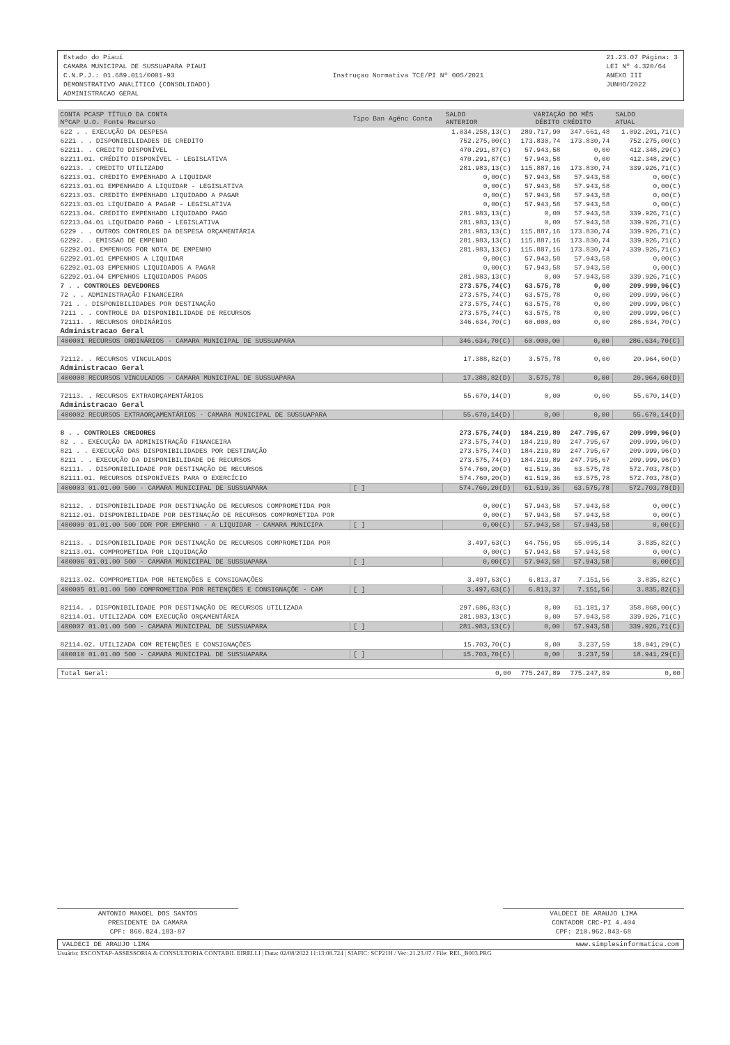Estado do Piauí
CAMARA MUNICIPAL DE SUSSUAPARA PIAUI
C.N.P.J.: 01.689.011/0001-93
DEMONSTRATIVO ANALÍTICO (CONSOLIDADO)
ADMINISTRACAO GERAL
Instruçao Normativa TCE/PI Nº 005/2021
21.23.07 Página: 3
LEI Nº 4.320/64
ANEXO III
JUNHO/2022
| CONTA PCASP TÍTULO DA CONTA NºCAP U.O. Fonte Recurso | Tipo Ban Agênc Conta | SALDO ANTERIOR | VARIAÇÃO DO MÊS DÉBITO CRÉDITO | | SALDO ATUAL |
| --- | --- | --- | --- | --- | --- |
| 622 . . EXECUÇÃO DA DESPESA | | 1.034.258,13(C) | 289.717,90 | 347.661,48 | 1.092.201,71(C) |
| 6221 . . DISPONIBILIDADES DE CREDITO | | 752.275,00(C) | 173.830,74 | 173.830,74 | 752.275,00(C) |
| 62211. . CREDITO DISPONÍVEL | | 470.291,87(C) | 57.943,58 | 0,00 | 412.348,29(C) |
| 62211.01. CRÉDITO DISPONÍVEL - LEGISLATIVA | | 470.291,87(C) | 57.943,58 | 0,00 | 412.348,29(C) |
| 62213. . CREDITO UTILIZADO | | 281.983,13(C) | 115.887,16 | 173.830,74 | 339.926,71(C) |
| 62213.01. CREDITO EMPENHADO A LIQUIDAR | | 0,00(C) | 57.943,58 | 57.943,58 | 0,00(C) |
| 62213.01.01 EMPENHADO A LIQUIDAR - LEGISLATIVA | | 0,00(C) | 57.943,58 | 57.943,58 | 0,00(C) |
| 62213.03. CREDITO EMPENHADO LIQUIDADO A PAGAR | | 0,00(C) | 57.943,58 | 57.943,58 | 0,00(C) |
| 62213.03.01 LIQUIDADO A PAGAR - LEGISLATIVA | | 0,00(C) | 57.943,58 | 57.943,58 | 0,00(C) |
| 62213.04. CREDITO EMPENHADO LIQUIDADO PAGO | | 281.983,13(C) | 0,00 | 57.943,58 | 339.926,71(C) |
| 62213.04.01 LIQUIDADO PAGO - LEGISLATIVA | | 281.983,13(C) | 0,00 | 57.943,58 | 339.926,71(C) |
| 6229 . . OUTROS CONTROLES DA DESPESA ORÇAMENTÁRIA | | 281.983,13(C) | 115.887,16 | 173.830,74 | 339.926,71(C) |
| 62292. . EMISSAO DE EMPENHO | | 281.983,13(C) | 115.887,16 | 173.830,74 | 339.926,71(C) |
| 62292.01. EMPENHOS POR NOTA DE EMPENHO | | 281.983,13(C) | 115.887,16 | 173.830,74 | 339.926,71(C) |
| 62292.01.01 EMPENHOS A LIQUIDAR | | 0,00(C) | 57.943,58 | 57.943,58 | 0,00(C) |
| 62292.01.03 EMPENHOS LIQUIDADOS A PAGAR | | 0,00(C) | 57.943,58 | 57.943,58 | 0,00(C) |
| 62292.01.04 EMPENHOS LIQUIDADOS PAGOS | | 281.983,13(C) | 0,00 | 57.943,58 | 339.926,71(C) |
| 7 . . CONTROLES DEVEDORES | | 273.575,74(C) | 63.575,78 | 0,00 | 209.999,96(C) |
| 72 . . ADMINISTRAÇÃO FINANCEIRA | | 273.575,74(C) | 63.575,78 | 0,00 | 209.999,96(C) |
| 721 . . DISPONIBILIDADES POR DESTINAÇÃO | | 273.575,74(C) | 63.575,78 | 0,00 | 209.999,96(C) |
| 7211 . . CONTROLE DA DISPONIBILIDADE DE RECURSOS | | 273.575,74(C) | 63.575,78 | 0,00 | 209.999,96(C) |
| 72111. . RECURSOS ORDINÁRIOS | | 346.634,70(C) | 60.000,00 | 0,00 | 286.634,70(C) |
| Administracao Geral | | | | | |
| 400001 RECURSOS ORDINÁRIOS - CAMARA MUNICIPAL DE SUSSUAPARA | | 346.634,70(C) | 60.000,00 | 0,00 | 286.634,70(C) |
| 72112. . RECURSOS VINCULADOS | | 17.388,82(D) | 3.575,78 | 0,00 | 20.964,60(D) |
| Administracao Geral | | | | | |
| 400008 RECURSOS VINCULADOS - CAMARA MUNICIPAL DE SUSSUAPARA | | 17.388,82(D) | 3.575,78 | 0,00 | 20.964,60(D) |
| 72113. . RECURSOS EXTRAORÇAMENTÁRIOS | | 55.670,14(D) | 0,00 | 0,00 | 55.670,14(D) |
| Administracao Geral | | | | | |
| 400002 RECURSOS EXTRAORÇAMENTÁRIOS - CAMARA MUNICIPAL DE SUSSUAPARA | | 55.670,14(D) | 0,00 | 0,00 | 55.670,14(D) |
| 8 . . CONTROLES CREDORES | | 273.575,74(D) | 184.219,89 | 247.795,67 | 209.999,96(D) |
| 82 . . EXECUÇÃO DA ADMINISTRAÇÃO FINANCEIRA | | 273.575,74(D) | 184.219,89 | 247.795,67 | 209.999,96(D) |
| 821 . . EXECUÇÃO DAS DISPONIBILIDADES POR DESTINAÇÃO | | 273.575,74(D) | 184.219,89 | 247.795,67 | 209.999,96(D) |
| 8211 . . EXECUÇÃO DA DISPONIBILIDADE DE RECURSOS | | 273.575,74(D) | 184.219,89 | 247.795,67 | 209.999,96(D) |
| 82111. . DISPONIBILIDADE POR DESTINAÇÃO DE RECURSOS | | 574.760,20(D) | 61.519,36 | 63.575,78 | 572.703,78(D) |
| 82111.01. RECURSOS DISPONÍVEIS PARA O EXERCÍCIO | | 574.760,20(D) | 61.519,36 | 63.575,78 | 572.703,78(D) |
| 400003 01.01.00 500 - CAMARA MUNICIPAL DE SUSSUAPARA | [ ] | 574.760,20(D) | 61.519,36 | 63.575,78 | 572.703,78(D) |
| 82112. . DISPONIBILIDADE POR DESTINAÇÃO DE RECURSOS COMPROMETIDA POR | | 0,00(C) | 57.943,58 | 57.943,58 | 0,00(C) |
| 82112.01. DISPONIBILIDADE POR DESTINAÇÃO DE RECURSOS COMPROMETIDA POR | | 0,00(C) | 57.943,58 | 57.943,58 | 0,00(C) |
| 400009 01.01.00 500 DDR POR EMPENHO - A LIQUIDAR - CAMARA MUNICIPA | [ ] | 0,00(C) | 57.943,58 | 57.943,58 | 0,00(C) |
| 82113. . DISPONIBILIDADE POR DESTINAÇÃO DE RECURSOS COMPROMETIDA POR | | 3.497,63(C) | 64.756,95 | 65.095,14 | 3.835,82(C) |
| 82113.01. COMPROMETIDA POR LIQUIDAÇÃO | | 0,00(C) | 57.943,58 | 57.943,58 | 0,00(C) |
| 400006 01.01.00 500 - CAMARA MUNICIPAL DE SUSSUAPARA | [ ] | 0,00(C) | 57.943,58 | 57.943,58 | 0,00(C) |
| 82113.02. COMPROMETIDA POR RETENÇÕES E CONSIGNAÇÕES | | 3.497,63(C) | 6.813,37 | 7.151,56 | 3.835,82(C) |
| 400005 01.01.00 500 COMPROMETIDA POR RETENÇÕES E CONSIGNAÇÕE - CAM | [ ] | 3.497,63(C) | 6.813,37 | 7.151,56 | 3.835,82(C) |
| 82114. . DISPONIBILIDADE POR DESTINAÇÃO DE RECURSOS UTILIZADA | | 297.686,83(C) | 0,00 | 61.181,17 | 358.868,00(C) |
| 82114.01. UTILIZADA COM EXECUÇÃO ORÇAMENTÁRIA | | 281.983,13(C) | 0,00 | 57.943,58 | 339.926,71(C) |
| 400007 01.01.00 500 - CAMARA MUNICIPAL DE SUSSUAPARA | [ ] | 281.983,13(C) | 0,00 | 57.943,58 | 339.926,71(C) |
| 82114.02. UTILIZADA COM RETENÇÕES E CONSIGNAÇÕES | | 15.703,70(C) | 0,00 | 3.237,59 | 18.941,29(C) |
| 400010 01.01.00 500 - CAMARA MUNICIPAL DE SUSSUAPARA | [ ] | 15.703,70(C) | 0,00 | 3.237,59 | 18.941,29(C) |
| Total Geral: | | 0,00 | 775.247,89 | 775.247,89 | 0,00 |
ANTONIO MANOEL DOS SANTOS
PRESIDENTE DA CAMARA
CPF: 860.824.183-87
VALDECI DE ARAUJO LIMA
CONTADOR CRC-PI 4.404
CPF: 210.962.843-68
VALDECI DE ARAUJO LIMA www.simplesinformatica.com
Usuário: ESCONTAP-ASSESSORIA & CONSULTORIA CONTABIL EIRELLI | Data: 02/08/2022 11:13:08.724 | SIAFIC: SCP21H / Ver: 21.23.07 / File: REL_B003.PRG